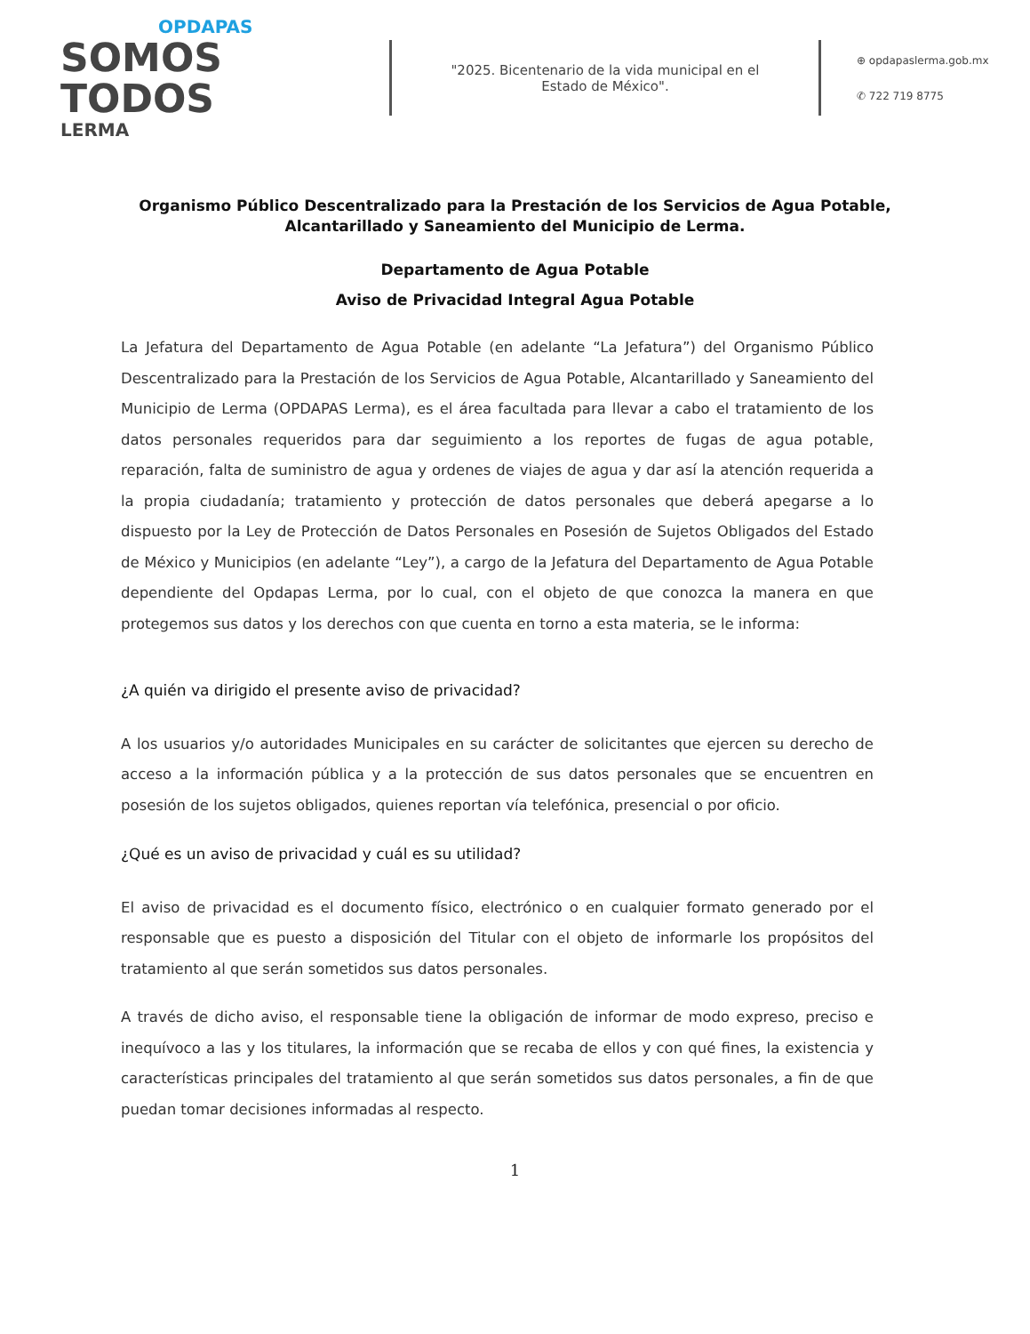OPDAPAS
SOMOS
TODOS
LERMA
"2025. Bicentenario de la vida municipal en el Estado de México".
⊕ opdapaslerma.gob.mx
✆ 722 719 8775
Organismo Público Descentralizado para la Prestación de los Servicios de Agua Potable,
Alcantarillado y Saneamiento del Municipio de Lerma.
Departamento de Agua Potable
Aviso de Privacidad Integral Agua Potable
La Jefatura del Departamento de Agua Potable (en adelante “La Jefatura”) del Organismo Público Descentralizado para la Prestación de los Servicios de Agua Potable, Alcantarillado y Saneamiento del Municipio de Lerma (OPDAPAS Lerma), es el área facultada para llevar a cabo el tratamiento de los datos personales requeridos para dar seguimiento a los reportes de fugas de agua potable, reparación, falta de suministro de agua y ordenes de viajes de agua y dar así la atención requerida a la propia ciudadanía; tratamiento y protección de datos personales que deberá apegarse a lo dispuesto por la Ley de Protección de Datos Personales en Posesión de Sujetos Obligados del Estado de México y Municipios (en adelante “Ley”), a cargo de la Jefatura del Departamento de Agua Potable dependiente del Opdapas Lerma, por lo cual, con el objeto de que conozca la manera en que protegemos sus datos y los derechos con que cuenta en torno a esta materia, se le informa:
¿A quién va dirigido el presente aviso de privacidad?
A los usuarios y/o autoridades Municipales en su carácter de solicitantes que ejercen su derecho de acceso a la información pública y a la protección de sus datos personales que se encuentren en posesión de los sujetos obligados, quienes reportan vía telefónica, presencial o por oficio.
¿Qué es un aviso de privacidad y cuál es su utilidad?
El aviso de privacidad es el documento físico, electrónico o en cualquier formato generado por el responsable que es puesto a disposición del Titular con el objeto de informarle los propósitos del tratamiento al que serán sometidos sus datos personales.
A través de dicho aviso, el responsable tiene la obligación de informar de modo expreso, preciso e inequívoco a las y los titulares, la información que se recaba de ellos y con qué fines, la existencia y características principales del tratamiento al que serán sometidos sus datos personales, a fin de que puedan tomar decisiones informadas al respecto.
1